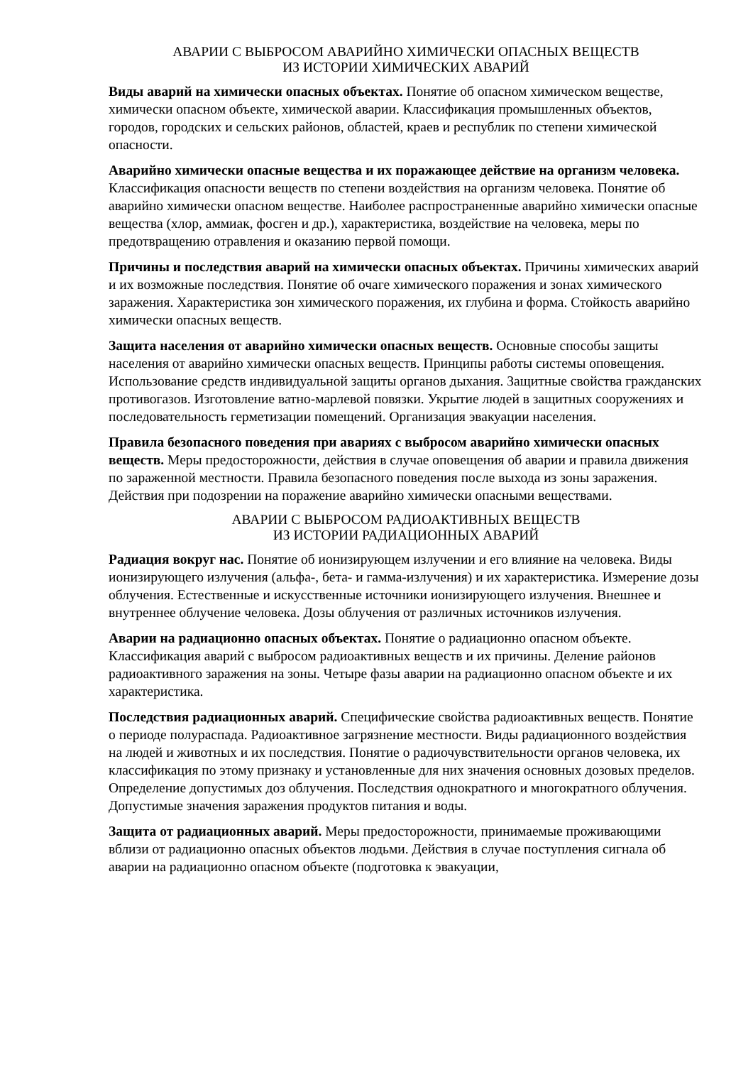АВАРИИ С ВЫБРОСОМ АВАРИЙНО ХИМИЧЕСКИ ОПАСНЫХ ВЕЩЕСТВ
ИЗ ИСТОРИИ ХИМИЧЕСКИХ АВАРИЙ
Виды аварий на химически опасных объектах. Понятие об опасном химическом веществе, химически опасном объекте, химической аварии. Классификация промышленных объектов, городов, городских и сельских районов, областей, краев и республик по степени химической опасности.
Аварийно химически опасные вещества и их поражающее действие на организм человека. Классификация опасности веществ по степени воздействия на организм человека. Понятие об аварийно химически опасном веществе. Наиболее распространенные аварийно химически опасные вещества (хлор, аммиак, фосген и др.), характеристика, воздействие на человека, меры по предотвращению отравления и оказанию первой помощи.
Причины и последствия аварий на химически опасных объектах. Причины химических аварий и их возможные последствия. Понятие об очаге химического поражения и зонах химического заражения. Характеристика зон химического поражения, их глубина и форма. Стойкость аварийно химически опасных веществ.
Защита населения от аварийно химически опасных веществ. Основные способы защиты населения от аварийно химически опасных веществ. Принципы работы системы оповещения. Использование средств индивидуальной защиты органов дыхания. Защитные свойства гражданских противогазов. Изготовление ватно-марлевой повязки. Укрытие людей в защитных сооружениях и последовательность герметизации помещений. Организация эвакуации населения.
Правила безопасного поведения при авариях с выбросом аварийно химически опасных веществ. Меры предосторожности, действия в случае оповещения об аварии и правила движения по зараженной местности. Правила безопасного поведения после выхода из зоны заражения. Действия при подозрении на поражение аварийно химически опасными веществами.
АВАРИИ С ВЫБРОСОМ РАДИОАКТИВНЫХ ВЕЩЕСТВ
ИЗ ИСТОРИИ РАДИАЦИОННЫХ АВАРИЙ
Радиация вокруг нас. Понятие об ионизирующем излучении и его влияние на человека. Виды ионизирующего излучения (альфа-, бета- и гамма-излучения) и их характеристика. Измерение дозы облучения. Естественные и искусственные источники ионизирующего излучения. Внешнее и внутреннее облучение человека. Дозы облучения от различных источников излучения.
Аварии на радиационно опасных объектах. Понятие о радиационно опасном объекте. Классификация аварий с выбросом радиоактивных веществ и их причины. Деление районов радиоактивного заражения на зоны. Четыре фазы аварии на радиационно опасном объекте и их характеристика.
Последствия радиационных аварий. Специфические свойства радиоактивных веществ. Понятие о периоде полураспада. Радиоактивное загрязнение местности. Виды радиационного воздействия на людей и животных и их последствия. Понятие о радиочувствительности органов человека, их классификация по этому признаку и установленные для них значения основных дозовых пределов. Определение допустимых доз облучения. Последствия однократного и многократного облучения. Допустимые значения заражения продуктов питания и воды.
Защита от радиационных аварий. Меры предосторожности, принимаемые проживающими вблизи от радиационно опасных объектов людьми. Действия в случае поступления сигнала об аварии на радиационно опасном объекте (подготовка к эвакуации,